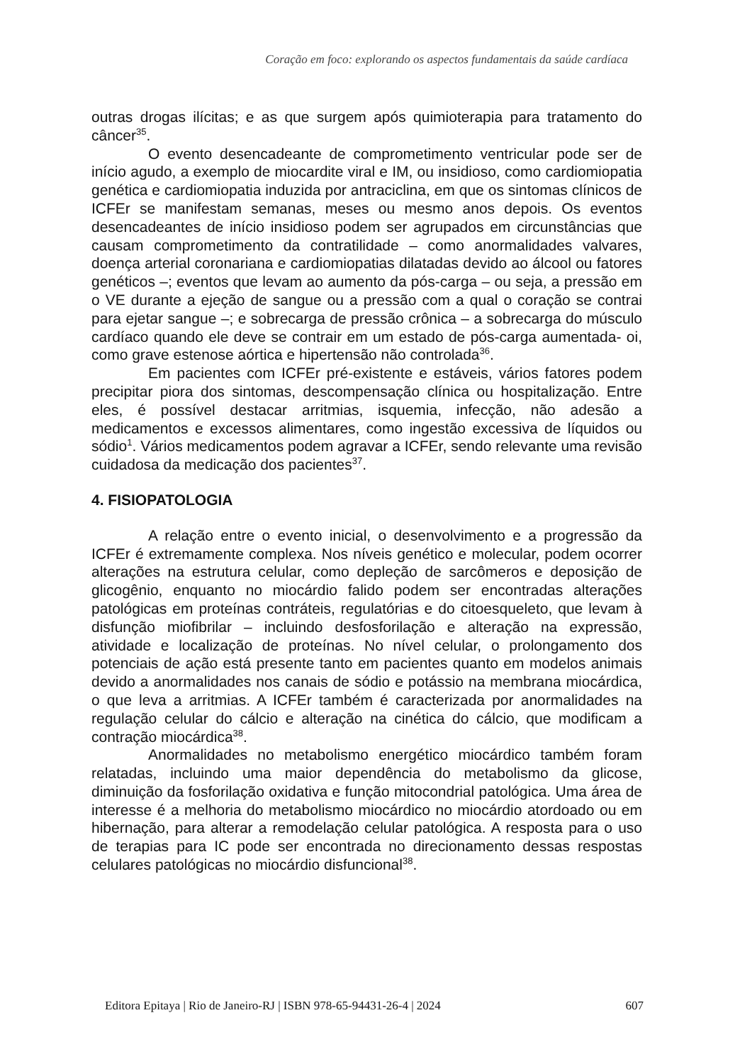Coração em foco: explorando os aspectos fundamentais da saúde cardíaca
outras drogas ilícitas; e as que surgem após quimioterapia para tratamento do câncer<sup>35</sup>.
O evento desencadeante de comprometimento ventricular pode ser de início agudo, a exemplo de miocardite viral e IM, ou insidioso, como cardiomiopatia genética e cardiomiopatia induzida por antraciclina, em que os sintomas clínicos de ICFEr se manifestam semanas, meses ou mesmo anos depois. Os eventos desencadeantes de início insidioso podem ser agrupados em circunstâncias que causam comprometimento da contratilidade – como anormalidades valvares, doença arterial coronariana e cardiomiopatias dilatadas devido ao álcool ou fatores genéticos –; eventos que levam ao aumento da pós-carga – ou seja, a pressão em o VE durante a ejeção de sangue ou a pressão com a qual o coração se contrai para ejetar sangue –; e sobrecarga de pressão crônica – a sobrecarga do músculo cardíaco quando ele deve se contrair em um estado de pós-carga aumentada- oi, como grave estenose aórtica e hipertensão não controlada<sup>36</sup>.
Em pacientes com ICFEr pré-existente e estáveis, vários fatores podem precipitar piora dos sintomas, descompensação clínica ou hospitalização. Entre eles, é possível destacar arritmias, isquemia, infecção, não adesão a medicamentos e excessos alimentares, como ingestão excessiva de líquidos ou sódio<sup>1</sup>. Vários medicamentos podem agravar a ICFEr, sendo relevante uma revisão cuidadosa da medicação dos pacientes<sup>37</sup>.
4. FISIOPATOLOGIA
A relação entre o evento inicial, o desenvolvimento e a progressão da ICFEr é extremamente complexa. Nos níveis genético e molecular, podem ocorrer alterações na estrutura celular, como depleção de sarcômeros e deposição de glicogênio, enquanto no miocárdio falido podem ser encontradas alterações patológicas em proteínas contráteis, regulatórias e do citoesqueleto, que levam à disfunção miofibrilar – incluindo desfosforilação e alteração na expressão, atividade e localização de proteínas. No nível celular, o prolongamento dos potenciais de ação está presente tanto em pacientes quanto em modelos animais devido a anormalidades nos canais de sódio e potássio na membrana miocárdica, o que leva a arritmias. A ICFEr também é caracterizada por anormalidades na regulação celular do cálcio e alteração na cinética do cálcio, que modificam a contração miocárdica<sup>38</sup>.
Anormalidades no metabolismo energético miocárdico também foram relatadas, incluindo uma maior dependência do metabolismo da glicose, diminuição da fosforilação oxidativa e função mitocondrial patológica. Uma área de interesse é a melhoria do metabolismo miocárdico no miocárdio atordoado ou em hibernação, para alterar a remodelação celular patológica. A resposta para o uso de terapias para IC pode ser encontrada no direcionamento dessas respostas celulares patológicas no miocárdio disfuncional<sup>38</sup>.
Editora Epitaya | Rio de Janeiro-RJ | ISBN 978-65-94431-26-4 | 2024 607